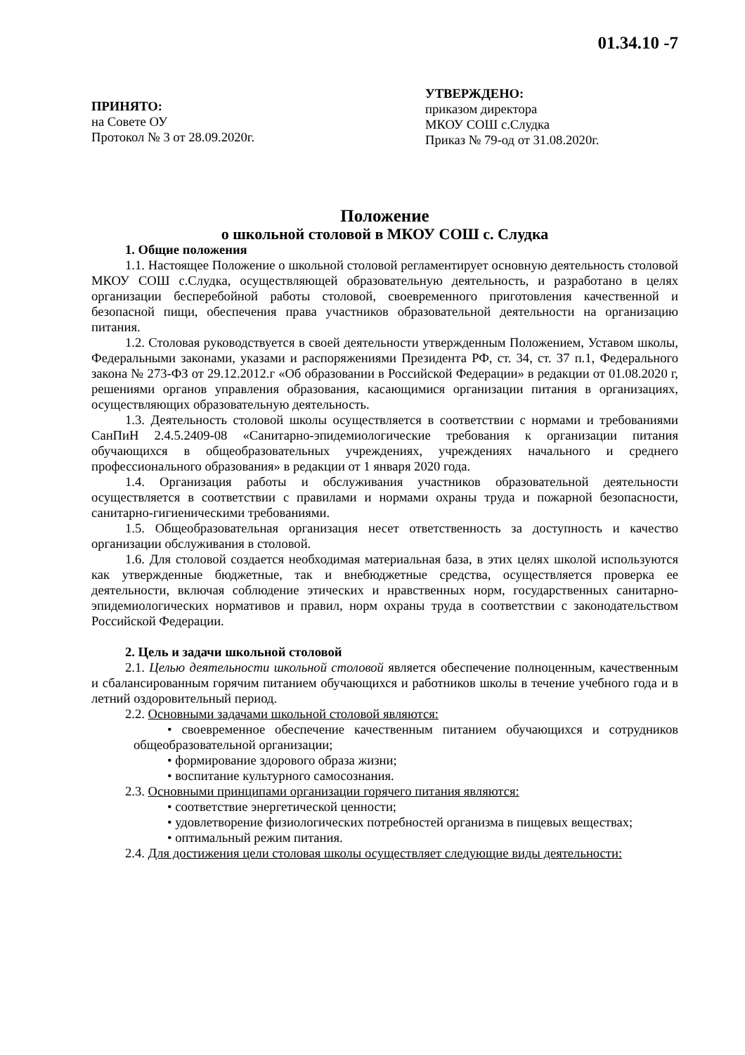01.34.10 -7
ПРИНЯТО:
на Совете ОУ
Протокол № 3 от 28.09.2020г.
УТВЕРЖДЕНО:
приказом директора
МКОУ СОШ с.Слудка
Приказ № 79-од от 31.08.2020г.
Положение
о школьной столовой в МКОУ СОШ с. Слудка
1. Общие положения
1.1. Настоящее Положение о школьной столовой регламентирует основную деятельность столовой МКОУ СОШ с.Слудка, осуществляющей образовательную деятельность, и разработано в целях организации бесперебойной работы столовой, своевременного приготовления качественной и безопасной пищи, обеспечения права участников образовательной деятельности на организацию питания.
1.2. Столовая руководствуется в своей деятельности утвержденным Положением, Уставом школы, Федеральными законами, указами и распоряжениями Президента РФ, ст. 34, ст. 37 п.1, Федерального закона № 273-ФЗ от 29.12.2012.г «Об образовании в Российской Федерации» в редакции от 01.08.2020 г, решениями органов управления образования, касающимися организации питания в организациях, осуществляющих образовательную деятельность.
1.3. Деятельность столовой школы осуществляется в соответствии с нормами и требованиями СанПиН 2.4.5.2409-08 «Санитарно-эпидемиологические требования к организации питания обучающихся в общеобразовательных учреждениях, учреждениях начального и среднего профессионального образования» в редакции от 1 января 2020 года.
1.4. Организация работы и обслуживания участников образовательной деятельности осуществляется в соответствии с правилами и нормами охраны труда и пожарной безопасности, санитарно-гигиеническими требованиями.
1.5. Общеобразовательная организация несет ответственность за доступность и качество организации обслуживания в столовой.
1.6. Для столовой создается необходимая материальная база, в этих целях школой используются как утвержденные бюджетные, так и внебюджетные средства, осуществляется проверка ее деятельности, включая соблюдение этических и нравственных норм, государственных санитарно-эпидемиологических нормативов и правил, норм охраны труда в соответствии с законодательством Российской Федерации.
2. Цель и задачи школьной столовой
2.1. Целью деятельности школьной столовой является обеспечение полноценным, качественным и сбалансированным горячим питанием обучающихся и работников школы в течение учебного года и в летний оздоровительный период.
2.2. Основными задачами школьной столовой являются:
• своевременное обеспечение качественным питанием обучающихся и сотрудников общеобразовательной организации;
• формирование здорового образа жизни;
• воспитание культурного самосознания.
2.3. Основными принципами организации горячего питания являются:
• соответствие энергетической ценности;
• удовлетворение физиологических потребностей организма в пищевых веществах;
• оптимальный режим питания.
2.4. Для достижения цели столовая школы осуществляет следующие виды деятельности: